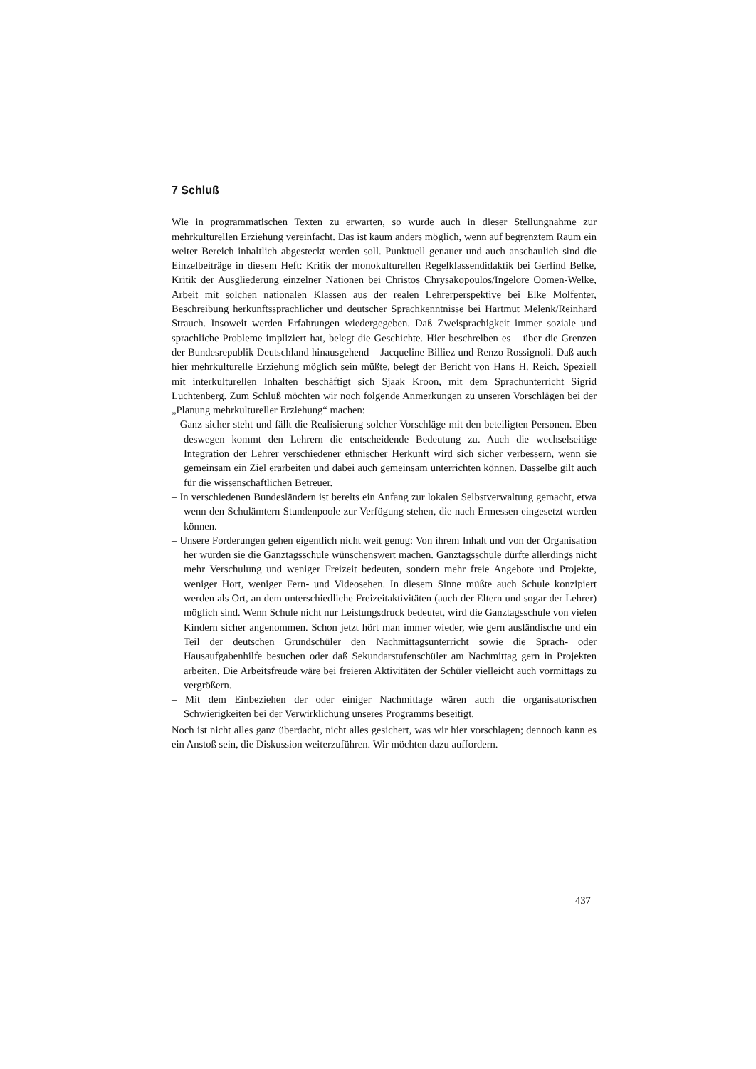7 Schluß
Wie in programmatischen Texten zu erwarten, so wurde auch in dieser Stellungnahme zur mehrkulturellen Erziehung vereinfacht. Das ist kaum anders möglich, wenn auf begrenztem Raum ein weiter Bereich inhaltlich abgesteckt werden soll. Punktuell genauer und auch anschaulich sind die Einzelbeiträge in diesem Heft: Kritik der monokulturellen Regelklassendidaktik bei Gerlind Belke, Kritik der Ausgliederung einzelner Nationen bei Christos Chrysakopoulos/Ingelore Oomen-Welke, Arbeit mit solchen nationalen Klassen aus der realen Lehrerperspektive bei Elke Molfenter, Beschreibung herkunftssprachlicher und deutscher Sprachkenntnisse bei Hartmut Melenk/Reinhard Strauch. Insoweit werden Erfahrungen wiedergegeben. Daß Zweisprachigkeit immer soziale und sprachliche Probleme impliziert hat, belegt die Geschichte. Hier beschreiben es – über die Grenzen der Bundesrepublik Deutschland hinausgehend – Jacqueline Billiez und Renzo Rossignoli. Daß auch hier mehrkulturelle Erziehung möglich sein müßte, belegt der Bericht von Hans H. Reich. Speziell mit interkulturellen Inhalten beschäftigt sich Sjaak Kroon, mit dem Sprachunterricht Sigrid Luchtenberg. Zum Schluß möchten wir noch folgende Anmerkungen zu unseren Vorschlägen bei der „Planung mehrkultureller Erziehung“ machen:
– Ganz sicher steht und fällt die Realisierung solcher Vorschläge mit den beteiligten Personen. Eben deswegen kommt den Lehrern die entscheidende Bedeutung zu. Auch die wechselseitige Integration der Lehrer verschiedener ethnischer Herkunft wird sich sicher verbessern, wenn sie gemeinsam ein Ziel erarbeiten und dabei auch gemeinsam unterrichten können. Dasselbe gilt auch für die wissenschaftlichen Betreuer.
– In verschiedenen Bundesländern ist bereits ein Anfang zur lokalen Selbstverwaltung gemacht, etwa wenn den Schulämtern Stundenpoole zur Verfügung stehen, die nach Ermessen eingesetzt werden können.
– Unsere Forderungen gehen eigentlich nicht weit genug: Von ihrem Inhalt und von der Organisation her würden sie die Ganztagsschule wünschenswert machen. Ganztagsschule dürfte allerdings nicht mehr Verschulung und weniger Freizeit bedeuten, sondern mehr freie Angebote und Projekte, weniger Hort, weniger Fern- und Videosehen. In diesem Sinne müßte auch Schule konzipiert werden als Ort, an dem unterschiedliche Freizeitaktivitäten (auch der Eltern und sogar der Lehrer) möglich sind. Wenn Schule nicht nur Leistungsdruck bedeutet, wird die Ganztagsschule von vielen Kindern sicher angenommen. Schon jetzt hört man immer wieder, wie gern ausländische und ein Teil der deutschen Grundschüler den Nachmittagsunterricht sowie die Sprach- oder Hausaufgabenhilfe besuchen oder daß Sekundarstufenschüler am Nachmittag gern in Projekten arbeiten. Die Arbeitsfreude wäre bei freieren Aktivitäten der Schüler vielleicht auch vormittags zu vergrößern.
– Mit dem Einbeziehen der oder einiger Nachmittage wären auch die organisatorischen Schwierigkeiten bei der Verwirklichung unseres Programms beseitigt.
Noch ist nicht alles ganz überdacht, nicht alles gesichert, was wir hier vorschlagen; dennoch kann es ein Anstoß sein, die Diskussion weiterzuführen. Wir möchten dazu auffordern.
437